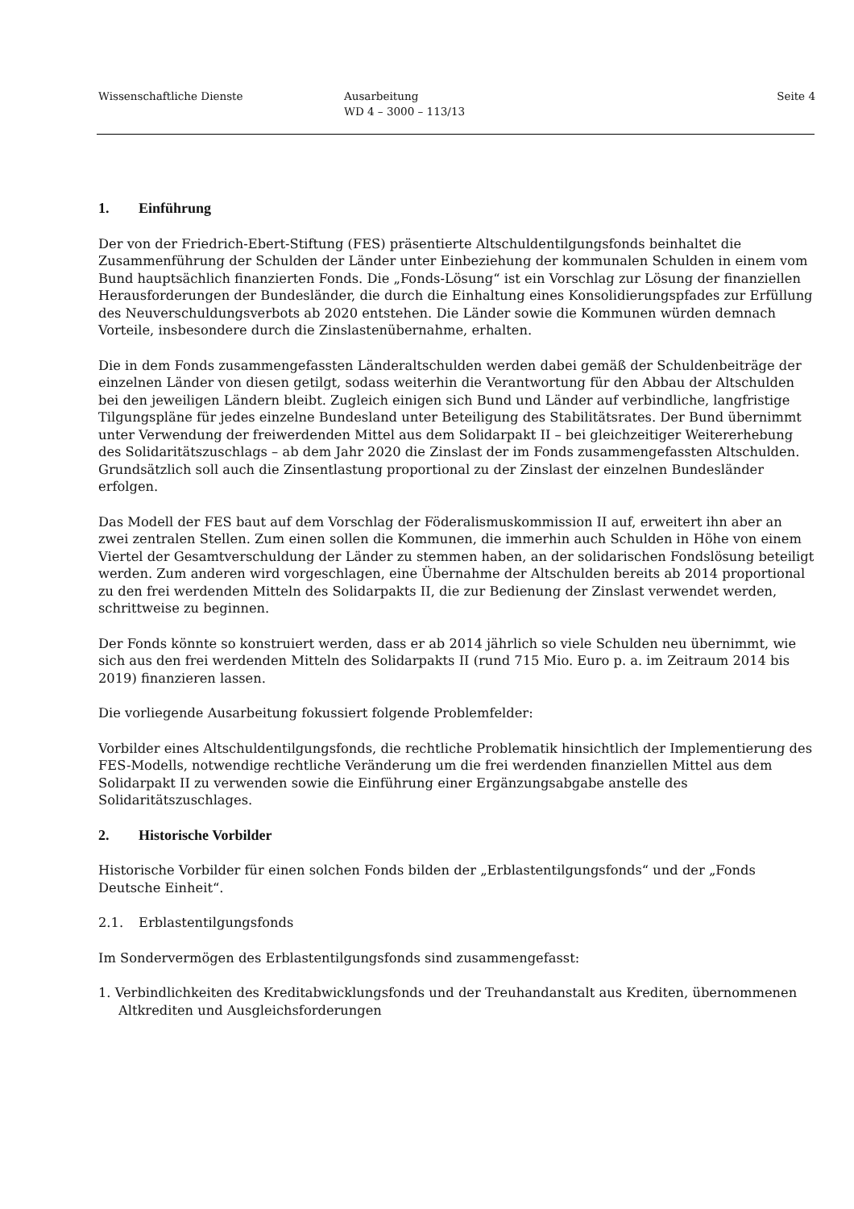Wissenschaftliche Dienste Ausarbeitung
WD 4 – 3000 – 113/13
Seite 4
1. Einführung
Der von der Friedrich-Ebert-Stiftung (FES) präsentierte Altschuldentilgungsfonds beinhaltet die Zusammenführung der Schulden der Länder unter Einbeziehung der kommunalen Schulden in einem vom Bund hauptsächlich finanzierten Fonds. Die „Fonds-Lösung“ ist ein Vorschlag zur Lösung der finanziellen Herausforderungen der Bundesländer, die durch die Einhaltung eines Konsolidierungspfades zur Erfüllung des Neuverschuldungsverbots ab 2020 entstehen. Die Länder sowie die Kommunen würden demnach Vorteile, insbesondere durch die Zinslastenübernahme, erhalten.
Die in dem Fonds zusammengefassten Länderaltschulden werden dabei gemäß der Schuldenbeiträge der einzelnen Länder von diesen getilgt, sodass weiterhin die Verantwortung für den Abbau der Altschulden bei den jeweiligen Ländern bleibt. Zugleich einigen sich Bund und Länder auf verbindliche, langfristige Tilgungspläne für jedes einzelne Bundesland unter Beteiligung des Stabilitätsrates. Der Bund übernimmt unter Verwendung der freiwerdenden Mittel aus dem Solidarpakt II – bei gleichzeitiger Weitererhebung des Solidaritätszuschlags – ab dem Jahr 2020 die Zinslast der im Fonds zusammengefassten Altschulden. Grundsätzlich soll auch die Zinsentlastung proportional zu der Zinslast der einzelnen Bundesländer erfolgen.
Das Modell der FES baut auf dem Vorschlag der Föderalismuskommission II auf, erweitert ihn aber an zwei zentralen Stellen. Zum einen sollen die Kommunen, die immerhin auch Schulden in Höhe von einem Viertel der Gesamtverschuldung der Länder zu stemmen haben, an der solidarischen Fondslösung beteiligt werden. Zum anderen wird vorgeschlagen, eine Übernahme der Altschulden bereits ab 2014 proportional zu den frei werdenden Mitteln des Solidarpakts II, die zur Bedienung der Zinslast verwendet werden, schrittweise zu beginnen.
Der Fonds könnte so konstruiert werden, dass er ab 2014 jährlich so viele Schulden neu übernimmt, wie sich aus den frei werdenden Mitteln des Solidarpakts II (rund 715 Mio. Euro p. a. im Zeitraum 2014 bis 2019) finanzieren lassen.
Die vorliegende Ausarbeitung fokussiert folgende Problemfelder:
Vorbilder eines Altschuldentilgungsfonds, die rechtliche Problematik hinsichtlich der Implementierung des FES-Modells, notwendige rechtliche Veränderung um die frei werdenden finanziellen Mittel aus dem Solidarpakt II zu verwenden sowie die Einführung einer Ergänzungsabgabe anstelle des Solidaritätszuschlages.
2. Historische Vorbilder
Historische Vorbilder für einen solchen Fonds bilden der „Erblastentilgungsfonds“ und der „Fonds Deutsche Einheit“.
2.1. Erblastentilgungsfonds
Im Sondervermögen des Erblastentilgungsfonds sind zusammengefasst:
1. Verbindlichkeiten des Kreditabwicklungsfonds und der Treuhandanstalt aus Krediten, übernommenen Altkrediten und Ausgleichsforderungen